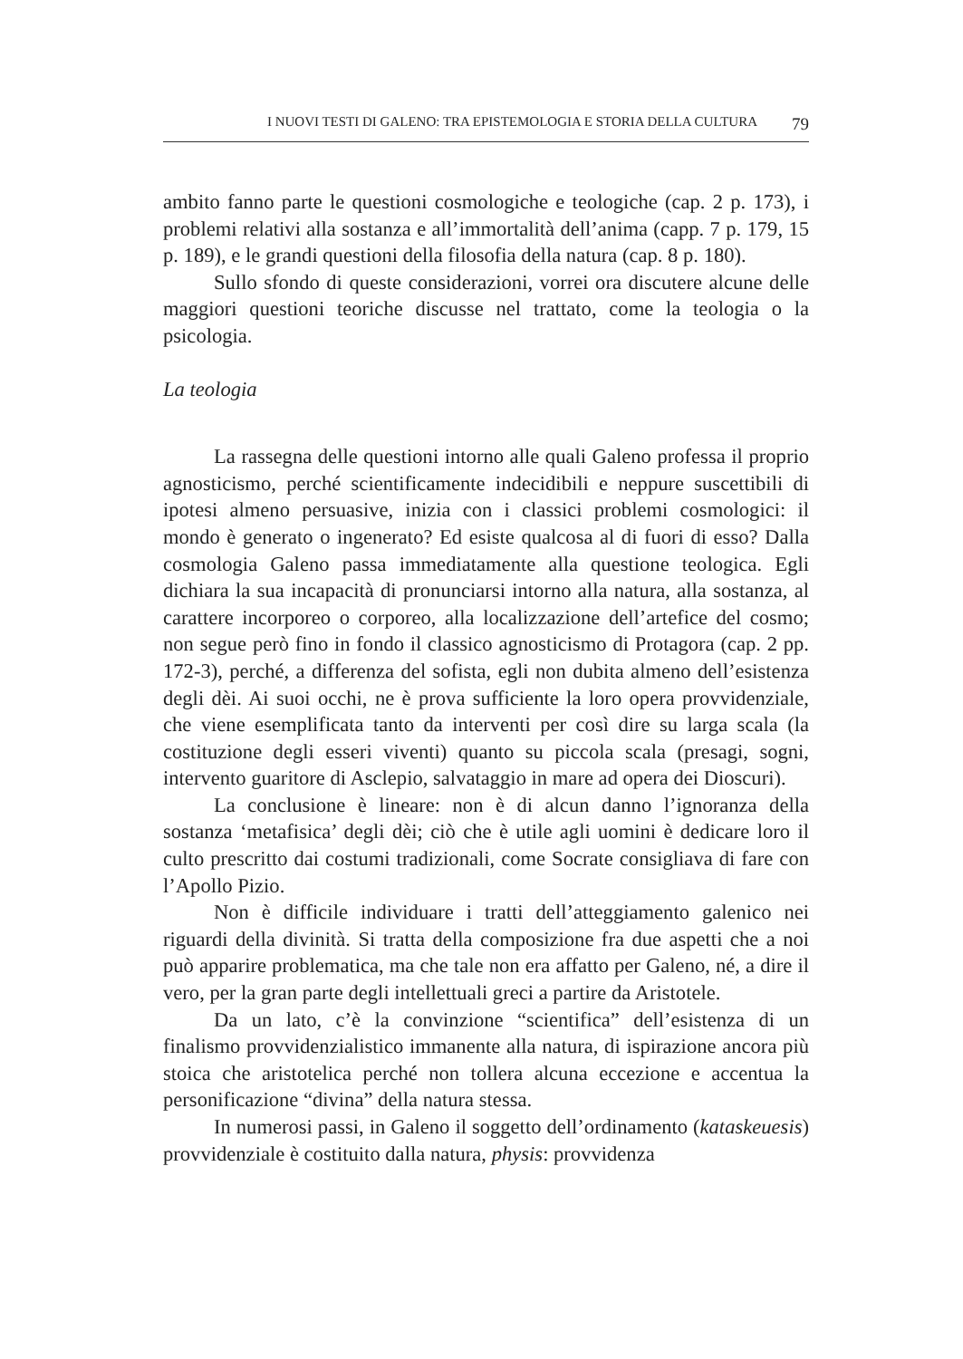I NUOVI TESTI DI GALENO: TRA EPISTEMOLOGIA E STORIA DELLA CULTURA 79
ambito fanno parte le questioni cosmologiche e teologiche (cap. 2 p. 173), i problemi relativi alla sostanza e all’immortalità dell’anima (capp. 7 p. 179, 15 p. 189), e le grandi questioni della filosofia della natura (cap. 8 p. 180).
Sullo sfondo di queste considerazioni, vorrei ora discutere alcune delle maggiori questioni teoriche discusse nel trattato, come la teologia o la psicologia.
La teologia
La rassegna delle questioni intorno alle quali Galeno professa il proprio agnosticismo, perché scientificamente indecidibili e neppure suscettibili di ipotesi almeno persuasive, inizia con i classici problemi cosmologici: il mondo è generato o ingenerato? Ed esiste qualcosa al di fuori di esso? Dalla cosmologia Galeno passa immediatamente alla questione teologica. Egli dichiara la sua incapacità di pronunciarsi intorno alla natura, alla sostanza, al carattere incorporeo o corporeo, alla localizzazione dell’artefice del cosmo; non segue però fino in fondo il classico agnosticismo di Protagora (cap. 2 pp. 172-3), perché, a differenza del sofista, egli non dubita almeno dell’esistenza degli dèi. Ai suoi occhi, ne è prova sufficiente la loro opera provvidenziale, che viene esemplificata tanto da interventi per così dire su larga scala (la costituzione degli esseri viventi) quanto su piccola scala (presagi, sogni, intervento guaritore di Asclepio, salvataggio in mare ad opera dei Dioscuri).
La conclusione è lineare: non è di alcun danno l’ignoranza della sostanza ‘metafisica’ degli dèi; ciò che è utile agli uomini è dedicare loro il culto prescritto dai costumi tradizionali, come Socrate consigliava di fare con l’Apollo Pizio.
Non è difficile individuare i tratti dell’atteggiamento galenico nei riguardi della divinità. Si tratta della composizione fra due aspetti che a noi può apparire problematica, ma che tale non era affatto per Galeno, né, a dire il vero, per la gran parte degli intellettuali greci a partire da Aristotele.
Da un lato, c’è la convinzione “scientifica” dell’esistenza di un finalismo provvidenzialistico immanente alla natura, di ispirazione ancora più stoica che aristotelica perché non tollera alcuna eccezione e accentua la personificazione “divina” della natura stessa.
In numerosi passi, in Galeno il soggetto dell’ordinamento (kataskeuesis) provvidenziale è costituito dalla natura, physis: provvidenza